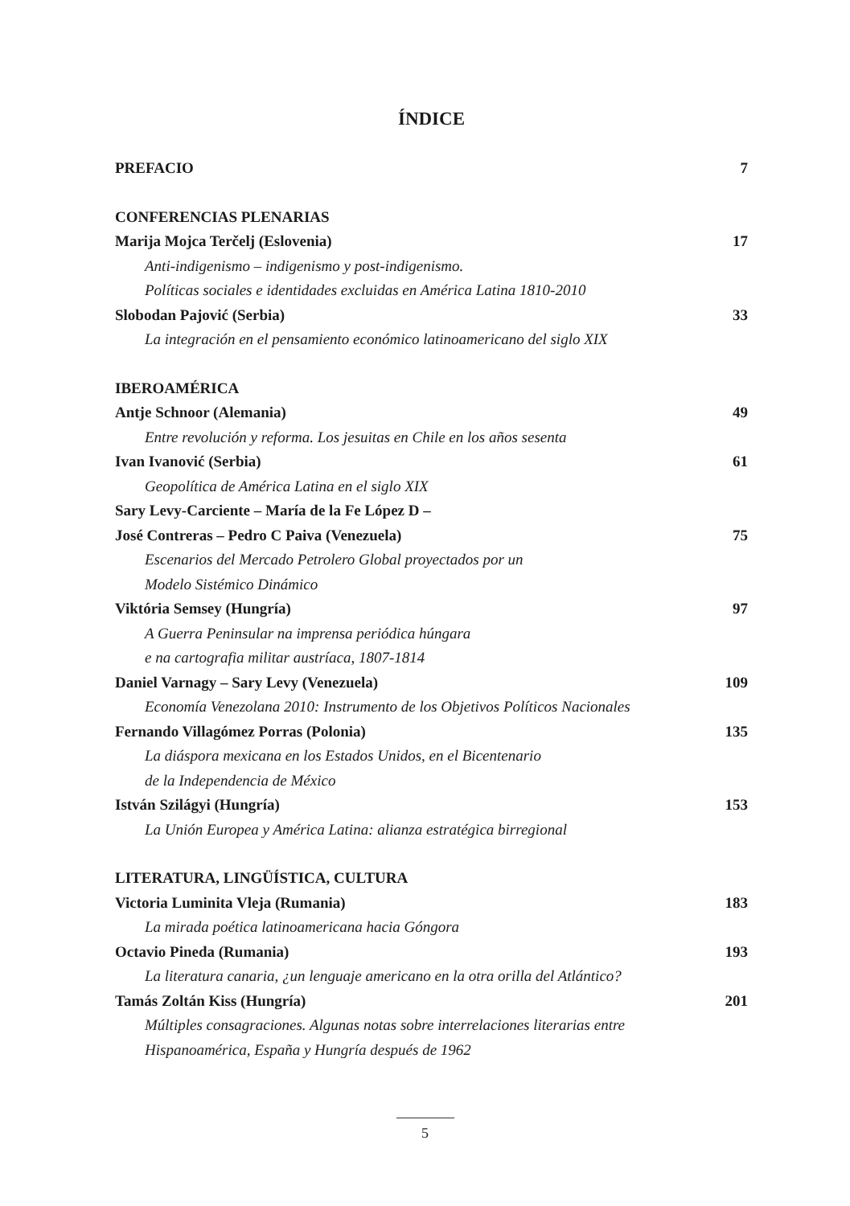ÍNDICE
PREFACIO 7
CONFERENCIAS PLENARIAS
Marija Mojca Terčelj (Eslovenia) 17
Anti-indigenismo – indigenismo y post-indigenismo.
Políticas sociales e identidades excluidas en América Latina 1810-2010
Slobodan Pajović (Serbia) 33
La integración en el pensamiento económico latinoamericano del siglo XIX
IBEROAMÉRICA
Antje Schnoor (Alemania) 49
Entre revolución y reforma. Los jesuitas en Chile en los años sesenta
Ivan Ivanović (Serbia) 61
Geopolítica de América Latina en el siglo XIX
Sary Levy-Carciente – María de la Fe López D –
José Contreras – Pedro C Paiva (Venezuela) 75
Escenarios del Mercado Petrolero Global proyectados por un
Modelo Sistémico Dinámico
Viktória Semsey (Hungría) 97
A Guerra Peninsular na imprensa periódica húngara
e na cartografia militar austríaca, 1807-1814
Daniel Varnagy – Sary Levy (Venezuela) 109
Economía Venezolana 2010: Instrumento de los Objetivos Políticos Nacionales
Fernando Villagómez Porras (Polonia) 135
La diáspora mexicana en los Estados Unidos, en el Bicentenario
de la Independencia de México
István Szilágyi (Hungría) 153
La Unión Europea y América Latina: alianza estratégica birregional
LITERATURA, LINGÜÍSTICA, CULTURA
Victoria Luminita Vleja (Rumania) 183
La mirada poética latinoamericana hacia Góngora
Octavio Pineda (Rumania) 193
La literatura canaria, ¿un lenguaje americano en la otra orilla del Atlántico?
Tamás Zoltán Kiss (Hungría) 201
Múltiples consagraciones. Algunas notas sobre interrelaciones literarias entre
Hispanoamérica, España y Hungría después de 1962
5